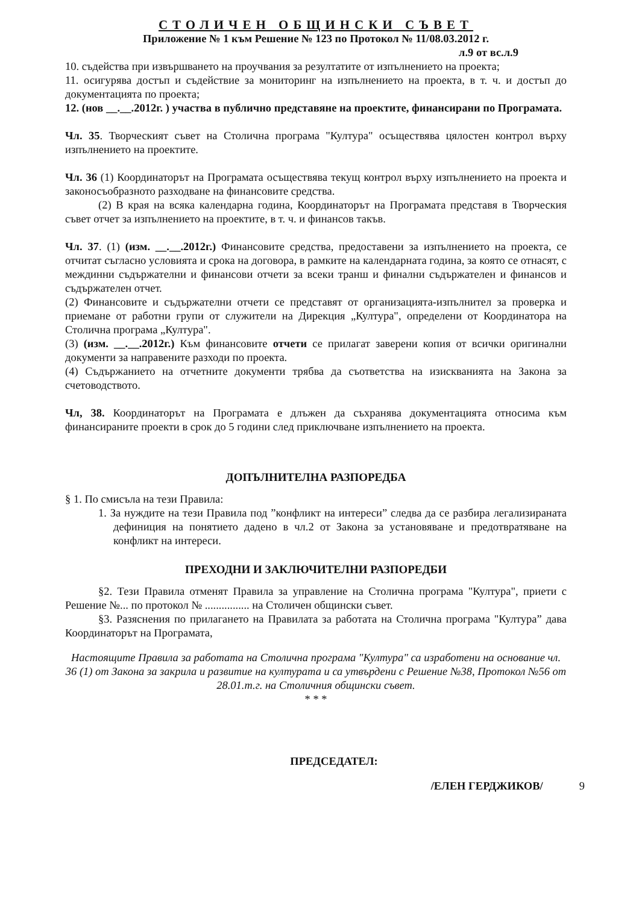СТОЛИЧЕН ОБЩИНСКИ СЪВЕТ
Приложение № 1 към Решение № 123 по Протокол № 11/08.03.2012 г.
л.9 от вс.л.9
10. съдейства при извършването на проучвания за резултатите от изпълнението на проекта;
11. осигурява достъп и съдействие за мониторинг на изпълнението на проекта, в т. ч. и достъп до документацията по проекта;
12. (нов __.__.2012г. ) участва в публично представяне на проектите, финансирани по Програмата.
Чл. 35. Творческият съвет на Столична програма "Култура" осъществява цялостен контрол върху изпълнението на проектите.
Чл. 36 (1) Координаторът на Програмата осъществява текущ контрол върху изпълнението на проекта и законосъобразното разходване на финансовите средства.
(2) В края на всяка календарна година, Координаторът на Програмата представя в Творческия съвет отчет за изпълнението на проектите, в т. ч. и финансов такъв.
Чл. 37. (1) (изм. __.__.2012г.) Финансовите средства, предоставени за изпълнението на проекта, се отчитат съгласно условията и срока на договора, в рамките на календарната година, за която се отнасят, с междинни съдържателни и финансови отчети за всеки транш и финални съдържателен и финансов и съдържателен отчет.
(2) Финансовите и съдържателни отчети се представят от организацията-изпълнител за проверка и приемане от работни групи от служители на Дирекция „Култура", определени от Координатора на Столична програма „Култура".
(3) (изм. __.__.2012г.) Към финансовите отчети се прилагат заверени копия от всички оригинални документи за направените разходи по проекта.
(4) Съдържанието на отчетните документи трябва да съответства на изискванията на Закона за счетоводството.
Чл, 38. Координаторът на Програмата е длъжен да съхранява документацията относима към финансираните проекти в срок до 5 години след приключване изпълнението на проекта.
ДОПЪЛНИТЕЛНА РАЗПОРЕДБА
§ 1. По смисъла на тези Правила:
1. За нуждите на тези Правила под ”конфликт на интереси” следва да се разбира легализираната дефиниция на понятието дадено в чл.2 от Закона за установяване и предотвратяване на конфликт на интереси.
ПРЕХОДНИ И ЗАКЛЮЧИТЕЛНИ РАЗПОРЕДБИ
§2. Тези Правила отменят Правила за управление на Столична програма "Култура", приети с Решение №... по протокол № ................ на Столичен общински съвет.
§3. Разяснения по прилагането на Правилата за работата на Столична програма "Култура” дава Координаторът на Програмата,
Настоящите Правила за работата на Столична програма "Култура" са изработени на основание чл. 36 (1) от Закона за закрила и развитие на културата и са утвърдени с Решение №38, Протокол №56 от 28.01.т.г. на Столичния общински съвет.
* * *
ПРЕДСЕДАТЕЛ:
/ЕЛЕН ГЕРДЖИКОВ/ 9